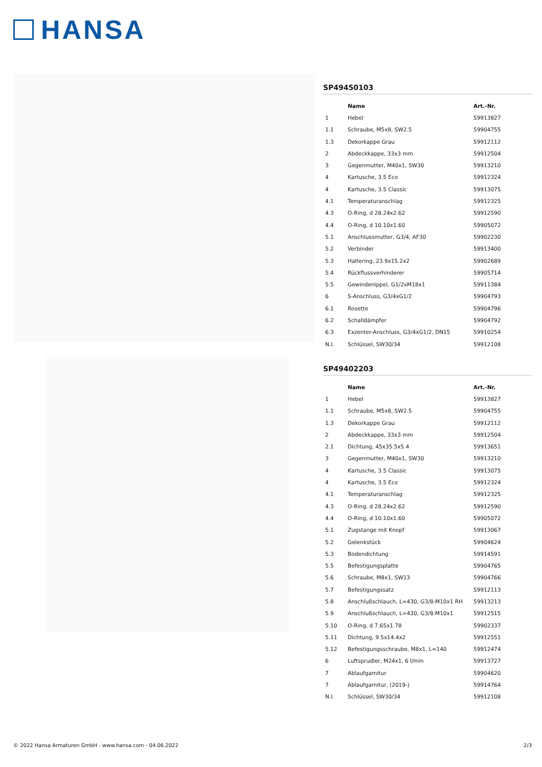HANSA
SP49450103
| | Name | Art.-Nr. |
| --- | --- | --- |
| 1 | Hebel | 59913827 |
| 1.1 | Schraube, M5x8, SW2.5 | 59904755 |
| 1.3 | Dekorkappe Grau | 59912112 |
| 2 | Abdeckkappe, 33x3 mm | 59912504 |
| 3 | Gegenmutter, M40x1, SW30 | 59913210 |
| 4 | Kartusche, 3.5 Eco | 59912324 |
| 4 | Kartusche, 3.5 Classic | 59913075 |
| 4.1 | Temperaturanschlag | 59912325 |
| 4.3 | O-Ring, d 28.24x2.62 | 59912590 |
| 4.4 | O-Ring, d 10.10x1.60 | 59905072 |
| 5.1 | Anschlussmutter, G3/4, AF30 | 59902230 |
| 5.2 | Verbinder | 59913400 |
| 5.3 | Haltering, 23.9x15.2x2 | 59902689 |
| 5.4 | Rückflussverhinderer | 59905714 |
| 5.5 | Gewindenippel, G1/2xM18x1 | 59911384 |
| 6 | S-Anschluss, G3/4xG1/2 | 59904793 |
| 6.1 | Rosette | 59904796 |
| 6.2 | Schalldämpfer | 59904792 |
| 6.3 | Exzenter-Anschluss, G3/4xG1/2, DN15 | 59910254 |
| N.I. | Schlüssel, SW30/34 | 59912108 |
SP49402203
| | Name | Art.-Nr. |
| --- | --- | --- |
| 1 | Hebel | 59913827 |
| 1.1 | Schraube, M5x8, SW2.5 | 59904755 |
| 1.3 | Dekorkappe Grau | 59912112 |
| 2 | Abdeckkappe, 33x3 mm | 59912504 |
| 2.1 | Dichtung, 45x35.5x5.4 | 59913651 |
| 3 | Gegenmutter, M40x1, SW30 | 59913210 |
| 4 | Kartusche, 3.5 Classic | 59913075 |
| 4 | Kartusche, 3.5 Eco | 59912324 |
| 4.1 | Temperaturanschlag | 59912325 |
| 4.3 | O-Ring, d 28.24x2.62 | 59912590 |
| 4.4 | O-Ring, d 10.10x1.60 | 59905072 |
| 5.1 | Zugstange mit Knopf | 59913067 |
| 5.2 | Gelenkstück | 59904624 |
| 5.3 | Bodendichtung | 59914591 |
| 5.5 | Befestigungsplatte | 59904765 |
| 5.6 | Schraube, M8x1, SW13 | 59904766 |
| 5.7 | Befestigungssatz | 59912113 |
| 5.8 | Anschlußschlauch, L=430, G3/8-M10x1 RH | 59913213 |
| 5.9 | Anschlußschlauch, L=430, G3/8-M10x1 | 59912515 |
| 5.10 | O-Ring, d 7.65x1.78 | 59902337 |
| 5.11 | Dichtung, 9.5x14.4x2 | 59912551 |
| 5.12 | Befestigungsschraube, M8x1, L=140 | 59912474 |
| 6 | Luftsprudler, M24x1, 6 l/min | 59913727 |
| 7 | Ablaufgarnitur | 59904620 |
| 7 | Ablaufgarnitur, (2019-) | 59914764 |
| N.I. | Schlüssel, SW30/34 | 59912108 |
© 2022 Hansa Armaturen GmbH - www.hansa.com - 04.06.2022 2/3